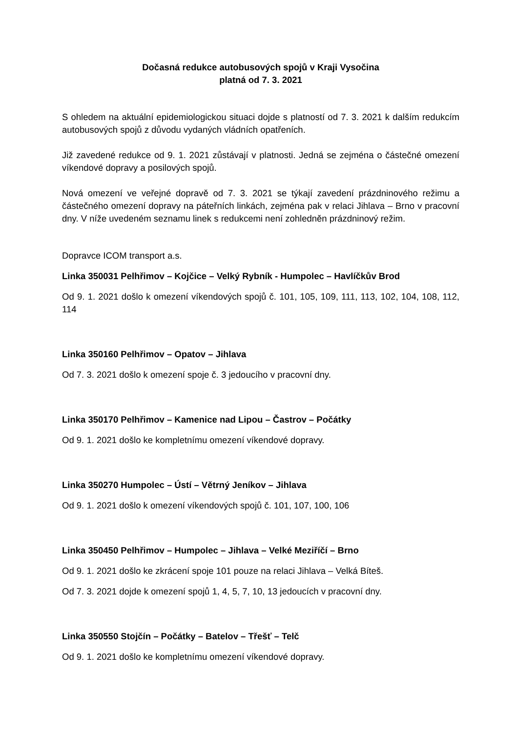Dočasná redukce autobusových spojů v Kraji Vysočina
platná od 7. 3. 2021
S ohledem na aktuální epidemiologickou situaci dojde s platností od 7. 3. 2021 k dalším redukcím autobusových spojů z důvodu vydaných vládních opatřeních.
Již zavedené redukce od 9. 1. 2021 zůstávají v platnosti. Jedná se zejména o částečné omezení víkendové dopravy a posilových spojů.
Nová omezení ve veřejné dopravě od 7. 3. 2021 se týkají zavedení prázdninového režimu a částečného omezení dopravy na páteřních linkách, zejména pak v relaci Jihlava – Brno v pracovní dny. V níže uvedeném seznamu linek s redukcemi není zohledněn prázdninový režim.
Dopravce ICOM transport a.s.
Linka 350031 Pelhřimov – Kojčice – Velký Rybník - Humpolec – Havlíčkův Brod
Od 9. 1. 2021 došlo k omezení víkendových spojů č. 101, 105, 109, 111, 113, 102, 104, 108, 112, 114
Linka 350160 Pelhřimov – Opatov – Jihlava
Od 7. 3. 2021 došlo k omezení spoje č. 3 jedoucího v pracovní dny.
Linka 350170 Pelhřimov – Kamenice nad Lipou – Častrov – Počátky
Od 9. 1. 2021 došlo ke kompletnímu omezení víkendové dopravy.
Linka 350270 Humpolec – Ústí – Větrný Jeníkov – Jihlava
Od 9. 1. 2021 došlo k omezení víkendových spojů č. 101, 107, 100, 106
Linka 350450 Pelhřimov – Humpolec – Jihlava – Velké Meziříčí – Brno
Od 9. 1. 2021 došlo ke zkrácení spoje 101 pouze na relaci Jihlava – Velká Bíteš.
Od 7. 3. 2021 dojde k omezení spojů 1, 4, 5, 7, 10, 13 jedoucích v pracovní dny.
Linka 350550 Stojčín – Počátky – Batelov – Třešť – Telč
Od 9. 1. 2021 došlo ke kompletnímu omezení víkendové dopravy.